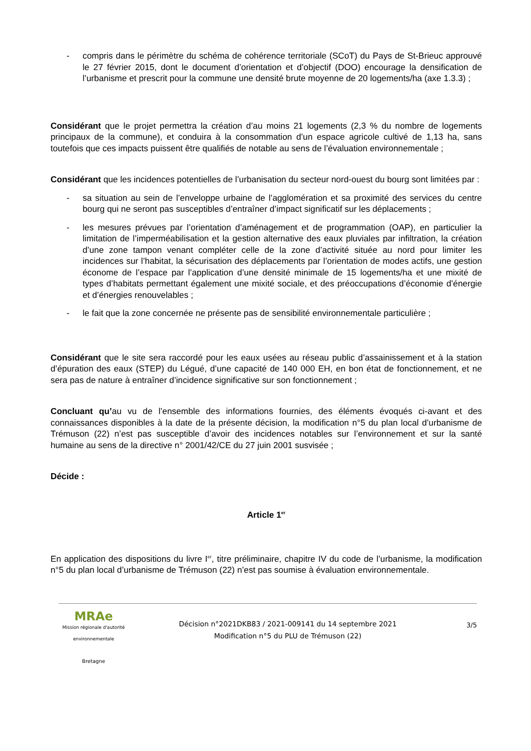- compris dans le périmètre du schéma de cohérence territoriale (SCoT) du Pays de St-Brieuc approuvé le 27 février 2015, dont le document d’orientation et d’objectif (DOO) encourage la densification de l’urbanisme et prescrit pour la commune une densité brute moyenne de 20 logements/ha (axe 1.3.3) ;
Considérant que le projet permettra la création d’au moins 21 logements (2,3 % du nombre de logements principaux de la commune), et conduira à la consommation d’un espace agricole cultivé de 1,13 ha, sans toutefois que ces impacts puissent être qualifiés de notable au sens de l’évaluation environnementale ;
Considérant que les incidences potentielles de l’urbanisation du secteur nord-ouest du bourg sont limitées par :
- sa situation au sein de l’enveloppe urbaine de l’agglomération et sa proximité des services du centre bourg qui ne seront pas susceptibles d’entraîner d’impact significatif sur les déplacements ;
- les mesures prévues par l’orientation d’aménagement et de programmation (OAP), en particulier la limitation de l’imperméabilisation et la gestion alternative des eaux pluviales par infiltration, la création d’une zone tampon venant compléter celle de la zone d’activité située au nord pour limiter les incidences sur l’habitat, la sécurisation des déplacements par l’orientation de modes actifs, une gestion économe de l’espace par l’application d’une densité minimale de 15 logements/ha et une mixité de types d’habitats permettant également une mixité sociale, et des préoccupations d’économie d’énergie et d’énergies renouvelables ;
- le fait que la zone concernée ne présente pas de sensibilité environnementale particulière ;
Considérant que le site sera raccordé pour les eaux usées au réseau public d’assainissement et à la station d’épuration des eaux (STEP) du Légué, d’une capacité de 140 000 EH, en bon état de fonctionnement, et ne sera pas de nature à entraîner d’incidence significative sur son fonctionnement ;
Concluant qu’au vu de l’ensemble des informations fournies, des éléments évoqués ci-avant et des connaissances disponibles à la date de la présente décision, la modification n°5 du plan local d’urbanisme de Trémuson (22) n’est pas susceptible d’avoir des incidences notables sur l’environnement et sur la santé humaine au sens de la directive n° 2001/42/CE du 27 juin 2001 susvisée ;
Décide :
Article 1<sup>er</sup>
En application des dispositions du livre I<sup>er</sup>, titre préliminaire, chapitre IV du code de l’urbanisme, la modification n°5 du plan local d’urbanisme de Trémuson (22) n’est pas soumise à évaluation environnementale.
MRAe
Mission régionale d'autorité environnementale
Bretagne
Décision n°2021DKB83 / 2021-009141 du 14 septembre 2021
Modification n°5 du PLU de Trémuson (22)
3/5